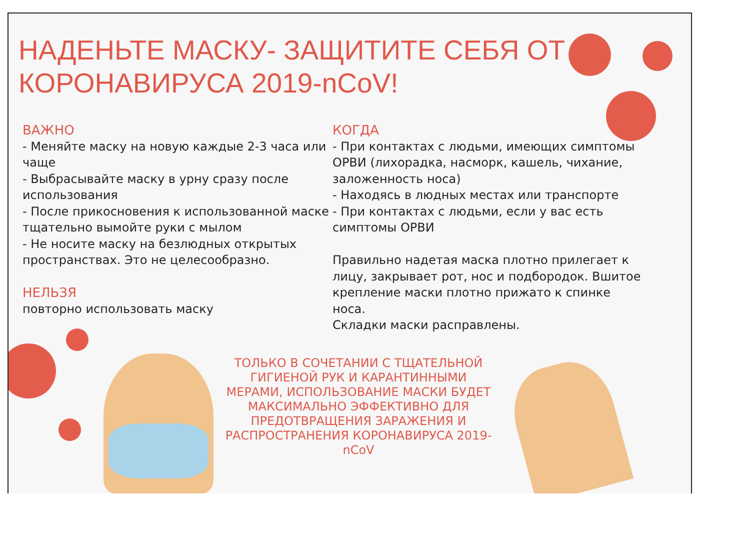НАДЕНЬТЕ МАСКУ- ЗАЩИТИТЕ СЕБЯ ОТ
КОРОНАВИРУСА 2019-nCoV!
ВАЖНО
- Меняйте маску на новую каждые 2-3 часа или чаще
- Выбрасывайте маску в урну сразу после использования
- После прикосновения к использованной маске тщательно вымойте руки с мылом
- Не носите маску на безлюдных открытых пространствах. Это не целесообразно.
НЕЛЬЗЯ
повторно использовать маску
КОГДА
- При контактах с людьми, имеющих симптомы ОРВИ (лихорадка, насморк, кашель, чихание, заложенность носа)
- Находясь в людных местах или транспорте
- При контактах с людьми, если у вас есть симптомы ОРВИ
Правильно надетая маска плотно прилегает к лицу, закрывает рот, нос и подбородок. Вшитое крепление маски плотно прижато к спинке носа.
Складки маски расправлены.
ТОЛЬКО В СОЧЕТАНИИ С ТЩАТЕЛЬНОЙ ГИГИЕНОЙ РУК И КАРАНТИННЫМИ МЕРАМИ, ИСПОЛЬЗОВАНИЕ МАСКИ БУДЕТ МАКСИМАЛЬНО ЭФФЕКТИВНО ДЛЯ ПРЕДОТВРАЩЕНИЯ ЗАРАЖЕНИЯ И РАСПРОСТРАНЕНИЯ КОРОНАВИРУСА 2019- nCoV